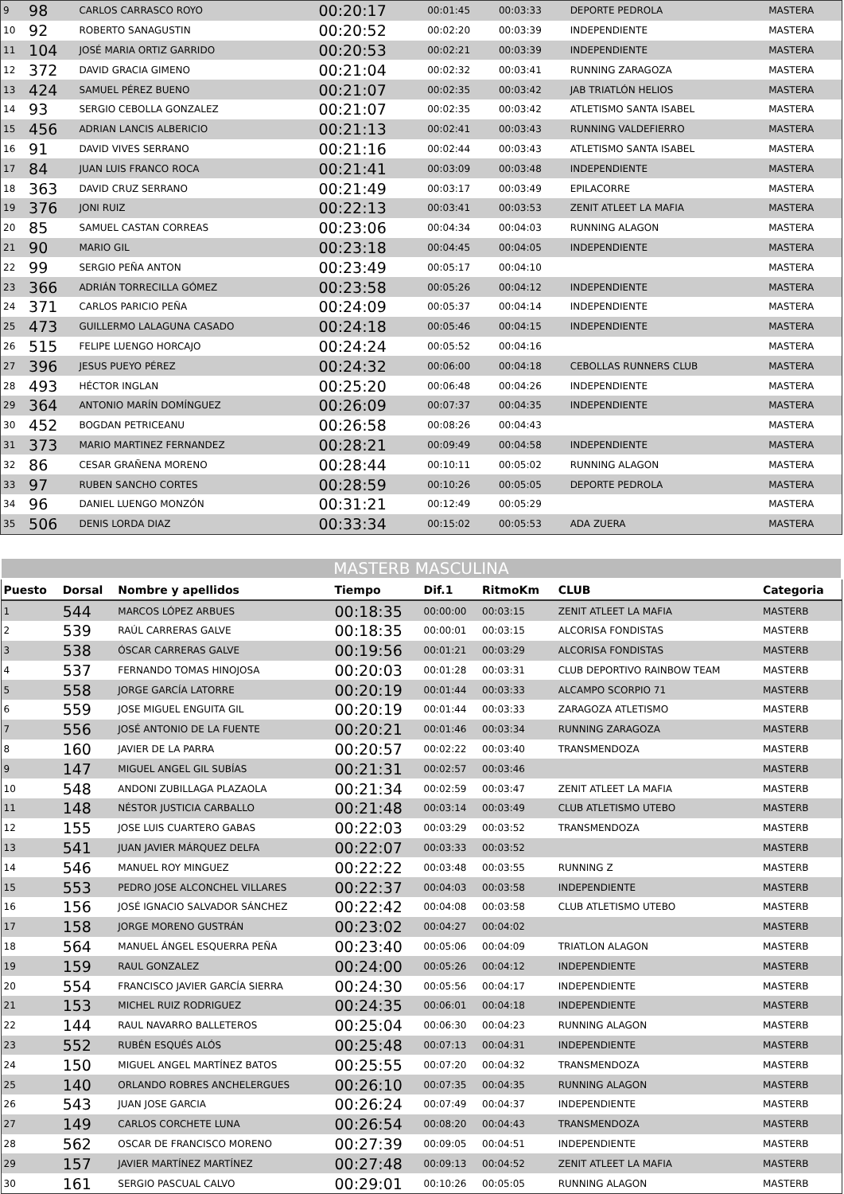| 9 | 98 | CARLOS CARRASCO ROYO | 00:20:17 | 00:01:45 | 00:03:33 | DEPORTE PEDROLA | MASTERA |
| 10 | 92 | ROBERTO SANAGUSTIN | 00:20:52 | 00:02:20 | 00:03:39 | INDEPENDIENTE | MASTERA |
| 11 | 104 | JOSÉ MARIA ORTIZ GARRIDO | 00:20:53 | 00:02:21 | 00:03:39 | INDEPENDIENTE | MASTERA |
| 12 | 372 | DAVID GRACIA GIMENO | 00:21:04 | 00:02:32 | 00:03:41 | RUNNING ZARAGOZA | MASTERA |
| 13 | 424 | SAMUEL PÉREZ BUENO | 00:21:07 | 00:02:35 | 00:03:42 | JAB TRIATLÓN HELIOS | MASTERA |
| 14 | 93 | SERGIO CEBOLLA GONZALEZ | 00:21:07 | 00:02:35 | 00:03:42 | ATLETISMO SANTA ISABEL | MASTERA |
| 15 | 456 | ADRIAN LANCIS ALBERICIO | 00:21:13 | 00:02:41 | 00:03:43 | RUNNING VALDEFIERRO | MASTERA |
| 16 | 91 | DAVID VIVES SERRANO | 00:21:16 | 00:02:44 | 00:03:43 | ATLETISMO SANTA ISABEL | MASTERA |
| 17 | 84 | JUAN LUIS FRANCO ROCA | 00:21:41 | 00:03:09 | 00:03:48 | INDEPENDIENTE | MASTERA |
| 18 | 363 | DAVID CRUZ SERRANO | 00:21:49 | 00:03:17 | 00:03:49 | EPILACORRE | MASTERA |
| 19 | 376 | JONI RUIZ | 00:22:13 | 00:03:41 | 00:03:53 | ZENIT ATLEET LA MAFIA | MASTERA |
| 20 | 85 | SAMUEL CASTAN CORREAS | 00:23:06 | 00:04:34 | 00:04:03 | RUNNING ALAGON | MASTERA |
| 21 | 90 | MARIO GIL | 00:23:18 | 00:04:45 | 00:04:05 | INDEPENDIENTE | MASTERA |
| 22 | 99 | SERGIO PEÑA ANTON | 00:23:49 | 00:05:17 | 00:04:10 | | MASTERA |
| 23 | 366 | ADRIÁN TORRECILLA GÓMEZ | 00:23:58 | 00:05:26 | 00:04:12 | INDEPENDIENTE | MASTERA |
| 24 | 371 | CARLOS PARICIO PEÑA | 00:24:09 | 00:05:37 | 00:04:14 | INDEPENDIENTE | MASTERA |
| 25 | 473 | GUILLERMO LALAGUNA CASADO | 00:24:18 | 00:05:46 | 00:04:15 | INDEPENDIENTE | MASTERA |
| 26 | 515 | FELIPE LUENGO HORCAJO | 00:24:24 | 00:05:52 | 00:04:16 | | MASTERA |
| 27 | 396 | JESUS PUEYO PÉREZ | 00:24:32 | 00:06:00 | 00:04:18 | CEBOLLAS RUNNERS CLUB | MASTERA |
| 28 | 493 | HÉCTOR INGLAN | 00:25:20 | 00:06:48 | 00:04:26 | INDEPENDIENTE | MASTERA |
| 29 | 364 | ANTONIO MARÍN DOMÍNGUEZ | 00:26:09 | 00:07:37 | 00:04:35 | INDEPENDIENTE | MASTERA |
| 30 | 452 | BOGDAN PETRICEANU | 00:26:58 | 00:08:26 | 00:04:43 | | MASTERA |
| 31 | 373 | MARIO MARTINEZ FERNANDEZ | 00:28:21 | 00:09:49 | 00:04:58 | INDEPENDIENTE | MASTERA |
| 32 | 86 | CESAR GRAÑENA MORENO | 00:28:44 | 00:10:11 | 00:05:02 | RUNNING ALAGON | MASTERA |
| 33 | 97 | RUBEN SANCHO CORTES | 00:28:59 | 00:10:26 | 00:05:05 | DEPORTE PEDROLA | MASTERA |
| 34 | 96 | DANIEL LUENGO MONZÓN | 00:31:21 | 00:12:49 | 00:05:29 | | MASTERA |
| 35 | 506 | DENIS LORDA DIAZ | 00:33:34 | 00:15:02 | 00:05:53 | ADA ZUERA | MASTERA |
| MASTERB MASCULINA | | | | | | | |
| Puesto | Dorsal | Nombre y apellidos | Tiempo | Dif.1 | RitmoKm | CLUB | Categoria |
| 1 | 544 | MARCOS LÓPEZ ARBUES | 00:18:35 | 00:00:00 | 00:03:15 | ZENIT ATLEET LA MAFIA | MASTERB |
| 2 | 539 | RAÚL CARRERAS GALVE | 00:18:35 | 00:00:01 | 00:03:15 | ALCORISA FONDISTAS | MASTERB |
| 3 | 538 | ÓSCAR CARRERAS GALVE | 00:19:56 | 00:01:21 | 00:03:29 | ALCORISA FONDISTAS | MASTERB |
| 4 | 537 | FERNANDO TOMAS HINOJOSA | 00:20:03 | 00:01:28 | 00:03:31 | CLUB DEPORTIVO RAINBOW TEAM | MASTERB |
| 5 | 558 | JORGE GARCÍA LATORRE | 00:20:19 | 00:01:44 | 00:03:33 | ALCAMPO SCORPIO 71 | MASTERB |
| 6 | 559 | JOSE MIGUEL ENGUITA GIL | 00:20:19 | 00:01:44 | 00:03:33 | ZARAGOZA ATLETISMO | MASTERB |
| 7 | 556 | JOSÉ ANTONIO DE LA FUENTE | 00:20:21 | 00:01:46 | 00:03:34 | RUNNING ZARAGOZA | MASTERB |
| 8 | 160 | JAVIER DE LA PARRA | 00:20:57 | 00:02:22 | 00:03:40 | TRANSMENDOZA | MASTERB |
| 9 | 147 | MIGUEL ANGEL GIL SUBÍAS | 00:21:31 | 00:02:57 | 00:03:46 | | MASTERB |
| 10 | 548 | ANDONI ZUBILLAGA PLAZAOLA | 00:21:34 | 00:02:59 | 00:03:47 | ZENIT ATLEET LA MAFIA | MASTERB |
| 11 | 148 | NÉSTOR JUSTICIA CARBALLO | 00:21:48 | 00:03:14 | 00:03:49 | CLUB ATLETISMO UTEBO | MASTERB |
| 12 | 155 | JOSE LUIS CUARTERO GABAS | 00:22:03 | 00:03:29 | 00:03:52 | TRANSMENDOZA | MASTERB |
| 13 | 541 | JUAN JAVIER MÁRQUEZ DELFA | 00:22:07 | 00:03:33 | 00:03:52 | | MASTERB |
| 14 | 546 | MANUEL ROY MINGUEZ | 00:22:22 | 00:03:48 | 00:03:55 | RUNNING Z | MASTERB |
| 15 | 553 | PEDRO JOSE ALCONCHEL VILLARES | 00:22:37 | 00:04:03 | 00:03:58 | INDEPENDIENTE | MASTERB |
| 16 | 156 | JOSÉ IGNACIO SALVADOR SÁNCHEZ | 00:22:42 | 00:04:08 | 00:03:58 | CLUB ATLETISMO UTEBO | MASTERB |
| 17 | 158 | JORGE MORENO GUSTRÁN | 00:23:02 | 00:04:27 | 00:04:02 | | MASTERB |
| 18 | 564 | MANUEL ÁNGEL ESQUERRA PEÑA | 00:23:40 | 00:05:06 | 00:04:09 | TRIATLON ALAGON | MASTERB |
| 19 | 159 | RAUL GONZALEZ | 00:24:00 | 00:05:26 | 00:04:12 | INDEPENDIENTE | MASTERB |
| 20 | 554 | FRANCISCO JAVIER GARCÍA SIERRA | 00:24:30 | 00:05:56 | 00:04:17 | INDEPENDIENTE | MASTERB |
| 21 | 153 | MICHEL RUIZ RODRIGUEZ | 00:24:35 | 00:06:01 | 00:04:18 | INDEPENDIENTE | MASTERB |
| 22 | 144 | RAUL NAVARRO BALLETEROS | 00:25:04 | 00:06:30 | 00:04:23 | RUNNING ALAGON | MASTERB |
| 23 | 552 | RUBÉN ESQUÉS ALÓS | 00:25:48 | 00:07:13 | 00:04:31 | INDEPENDIENTE | MASTERB |
| 24 | 150 | MIGUEL ANGEL MARTÍNEZ BATOS | 00:25:55 | 00:07:20 | 00:04:32 | TRANSMENDOZA | MASTERB |
| 25 | 140 | ORLANDO ROBRES ANCHELERGUES | 00:26:10 | 00:07:35 | 00:04:35 | RUNNING ALAGON | MASTERB |
| 26 | 543 | JUAN JOSE GARCIA | 00:26:24 | 00:07:49 | 00:04:37 | INDEPENDIENTE | MASTERB |
| 27 | 149 | CARLOS CORCHETE LUNA | 00:26:54 | 00:08:20 | 00:04:43 | TRANSMENDOZA | MASTERB |
| 28 | 562 | OSCAR DE FRANCISCO MORENO | 00:27:39 | 00:09:05 | 00:04:51 | INDEPENDIENTE | MASTERB |
| 29 | 157 | JAVIER MARTÍNEZ MARTÍNEZ | 00:27:48 | 00:09:13 | 00:04:52 | ZENIT ATLEET LA MAFIA | MASTERB |
| 30 | 161 | SERGIO PASCUAL CALVO | 00:29:01 | 00:10:26 | 00:05:05 | RUNNING ALAGON | MASTERB |